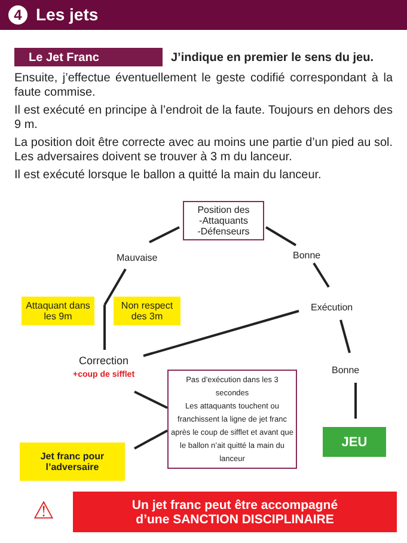4 Les jets
Le Jet Franc J’indique en premier le sens du jeu.
Ensuite, j’effectue éventuellement le geste codifié correspondant à la faute commise.
Il est exécuté en principe à l’endroit de la faute. Toujours en dehors des 9 m.
La position doit être correcte avec au moins une partie d’un pied au sol. Les adversaires doivent se trouver à 3 m du lanceur.
Il est exécuté lorsque le ballon a quitté la main du lanceur.
Position des
-Attaquants
-Défenseurs
Mauvaise Bonne
Attaquant dans les 9m
Non respect des 3m
Exécution
Correction
+coup de sifflet
Bonne
Pas d’exécution dans les 3 secondes
Les attaquants touchent ou franchissent la ligne de jet franc après le coup de sifflet et avant que le ballon n’ait quitté la main du lanceur
JEU
Jet franc pour l’adversaire
⚠
Un jet franc peut être accompagné
d’une SANCTION DISCIPLINAIRE